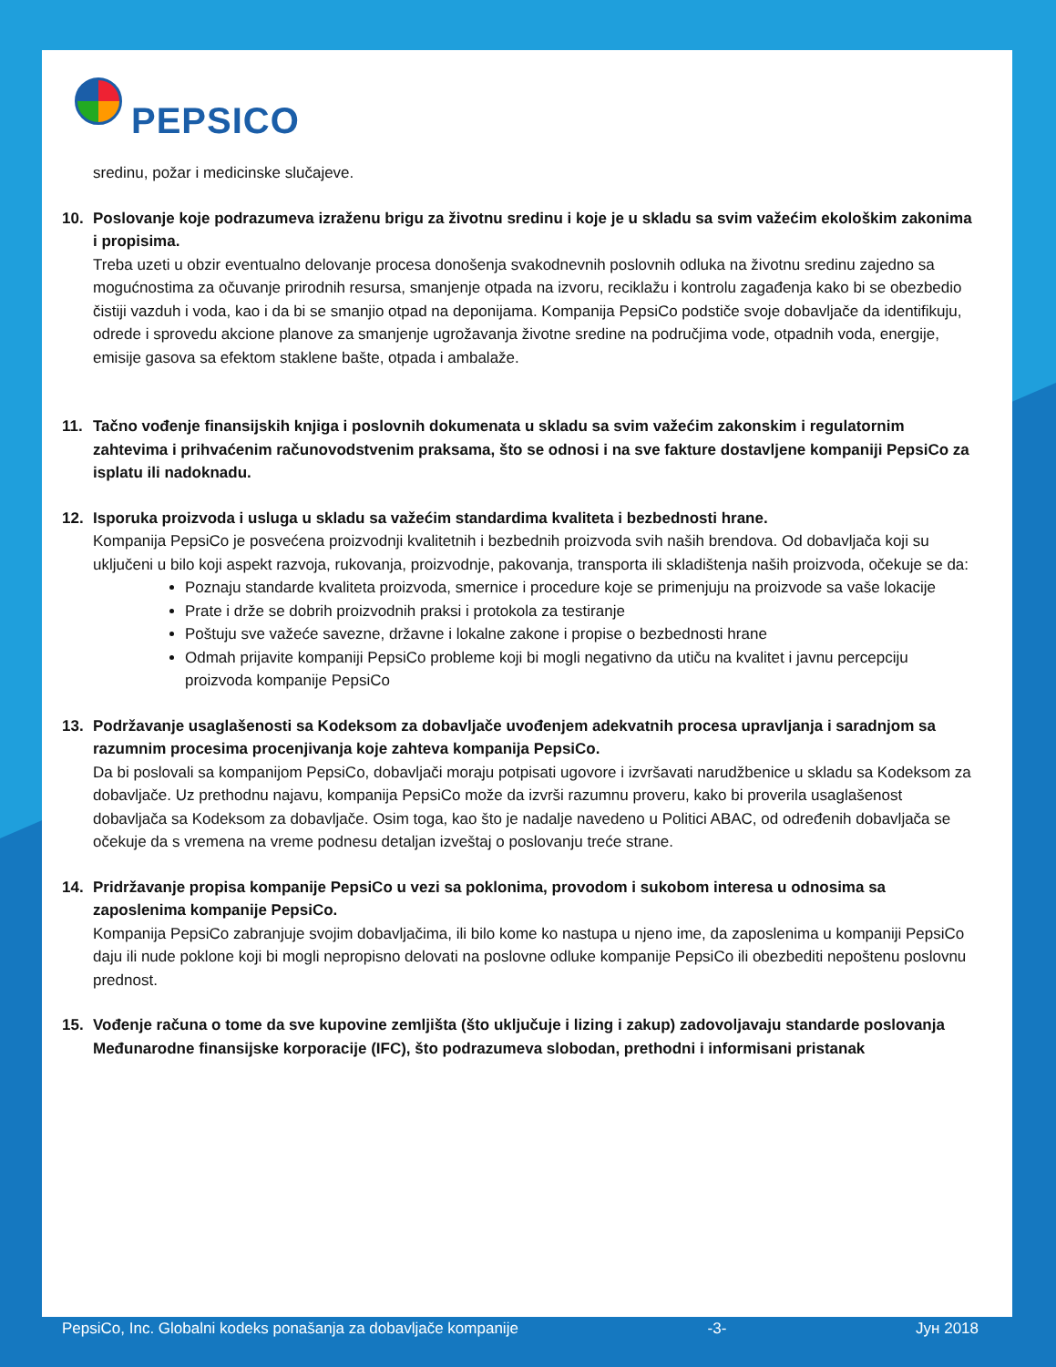PEPSICO
sredinu, požar i medicinske slučajeve.
10. Poslovanje koje podrazumeva izraženu brigu za životnu sredinu i koje je u skladu sa svim važećim ekološkim zakonima i propisima.
Treba uzeti u obzir eventualno delovanje procesa donošenja svakodnevnih poslovnih odluka na životnu sredinu zajedno sa mogućnostima za očuvanje prirodnih resursa, smanjenje otpada na izvoru, reciklažu i kontrolu zagađenja kako bi se obezbedio čistiji vazduh i voda, kao i da bi se smanjio otpad na deponijama. Kompanija PepsiCo podstiče svoje dobavljače da identifikuju, odrede i sprovedu akcione planove za smanjenje ugrožavanja životne sredine na područjima vode, otpadnih voda, energije, emisije gasova sa efektom staklene bašte, otpada i ambalaže.
11. Tačno vođenje finansijskih knjiga i poslovnih dokumenata u skladu sa svim važećim zakonskim i regulatornim zahtevima i prihvaćenim računovodstvenim praksama, što se odnosi i na sve fakture dostavljene kompaniji PepsiCo za isplatu ili nadoknadu.
12. Isporuka proizvoda i usluga u skladu sa važećim standardima kvaliteta i bezbednosti hrane.
Kompanija PepsiCo je posvećena proizvodnji kvalitetnih i bezbednih proizvoda svih naših brendova. Od dobavljača koji su uključeni u bilo koji aspekt razvoja, rukovanja, proizvodnje, pakovanja, transporta ili skladištenja naših proizvoda, očekuje se da:
Poznaju standarde kvaliteta proizvoda, smernice i procedure koje se primenjuju na proizvode sa vaše lokacije
Prate i drže se dobrih proizvodnih praksi i protokola za testiranje
Poštuju sve važeće savezne, državne i lokalne zakone i propise o bezbednosti hrane
Odmah prijavite kompaniji PepsiCo probleme koji bi mogli negativno da utiču na kvalitet i javnu percepciju proizvoda kompanije PepsiCo
13. Podržavanje usaglašenosti sa Kodeksom za dobavljače uvođenjem adekvatnih procesa upravljanja i saradnjom sa razumnim procesima procenjivanja koje zahteva kompanija PepsiCo.
Da bi poslovali sa kompanijom PepsiCo, dobavljači moraju potpisati ugovore i izvršavati narudžbenice u skladu sa Kodeksom za dobavljače. Uz prethodnu najavu, kompanija PepsiCo može da izvrši razumnu proveru, kako bi proverila usaglašenost dobavljača sa Kodeksom za dobavljače. Osim toga, kao što je nadalje navedeno u Politici ABAC, od određenih dobavljača se očekuje da s vremena na vreme podnesu detaljan izveštaj o poslovanju treće strane.
14. Pridržavanje propisa kompanije PepsiCo u vezi sa poklonima, provodom i sukobom interesa u odnosima sa zaposlenima kompanije PepsiCo.
Kompanija PepsiCo zabranjuje svojim dobavljačima, ili bilo kome ko nastupa u njeno ime, da zaposlenima u kompaniji PepsiCo daju ili nude poklone koji bi mogli nepropisno delovati na poslovne odluke kompanije PepsiCo ili obezbediti nepoštenu poslovnu prednost.
15. Vođenje računa o tome da sve kupovine zemljišta (što uključuje i lizing i zakup) zadovoljavaju standarde poslovanja Međunarodne finansijske korporacije (IFC), što podrazumeva slobodan, prethodni i informisani pristanak
PepsiCo, Inc. Globalni kodeks ponašanja za dobavljače kompanije -3- Јун 2018